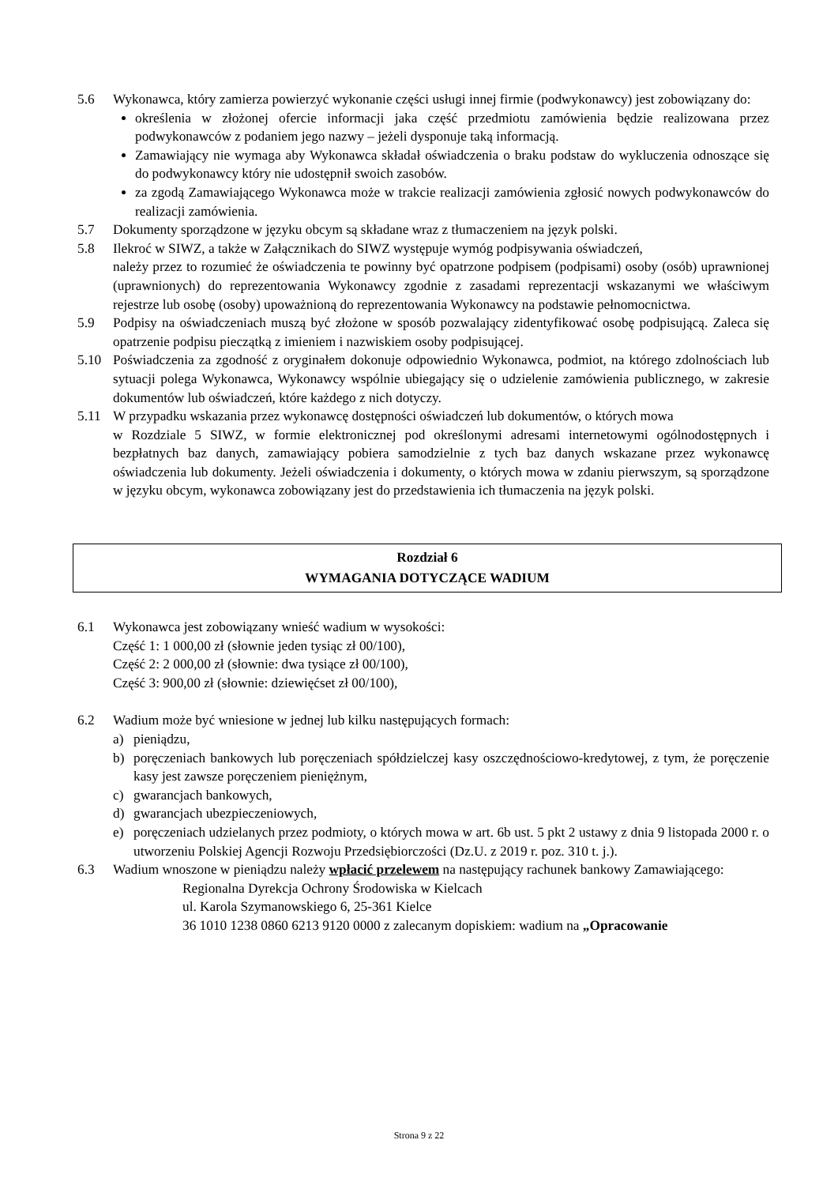5.6 Wykonawca, który zamierza powierzyć wykonanie części usługi innej firmie (podwykonawcy) jest zobowiązany do:
określenia w złożonej ofercie informacji jaka część przedmiotu zamówienia będzie realizowana przez podwykonawców z podaniem jego nazwy – jeżeli dysponuje taką informacją.
Zamawiający nie wymaga aby Wykonawca składał oświadczenia o braku podstaw do wykluczenia odnoszące się do podwykonawcy który nie udostępnił swoich zasobów.
za zgodą Zamawiającego Wykonawca może w trakcie realizacji zamówienia zgłosić nowych podwykonawców do realizacji zamówienia.
5.7 Dokumenty sporządzone w języku obcym są składane wraz z tłumaczeniem na język polski.
5.8 Ilekroć w SIWZ, a także w Załącznikach do SIWZ występuje wymóg podpisywania oświadczeń,
należy przez to rozumieć że oświadczenia te powinny być opatrzone podpisem (podpisami) osoby (osób) uprawnionej (uprawnionych) do reprezentowania Wykonawcy zgodnie z zasadami reprezentacji wskazanymi we właściwym rejestrze lub osobę (osoby) upoważnioną do reprezentowania Wykonawcy na podstawie pełnomocnictwa.
5.9 Podpisy na oświadczeniach muszą być złożone w sposób pozwalający zidentyfikować osobę podpisującą. Zaleca się opatrzenie podpisu pieczątką z imieniem i nazwiskiem osoby podpisującej.
5.10 Poświadczenia za zgodność z oryginałem dokonuje odpowiednio Wykonawca, podmiot, na którego zdolnościach lub sytuacji polega Wykonawca, Wykonawcy wspólnie ubiegający się o udzielenie zamówienia publicznego, w zakresie dokumentów lub oświadczeń, które każdego z nich dotyczy.
5.11 W przypadku wskazania przez wykonawcę dostępności oświadczeń lub dokumentów, o których mowa
w Rozdziale 5 SIWZ, w formie elektronicznej pod określonymi adresami internetowymi ogólnodostępnych i bezpłatnych baz danych, zamawiający pobiera samodzielnie z tych baz danych wskazane przez wykonawcę oświadczenia lub dokumenty. Jeżeli oświadczenia i dokumenty, o których mowa w zdaniu pierwszym, są sporządzone w języku obcym, wykonawca zobowiązany jest do przedstawienia ich tłumaczenia na język polski.
Rozdział 6
WYMAGANIA DOTYCZĄCE WADIUM
6.1 Wykonawca jest zobowiązany wnieść wadium w wysokości:
Część 1: 1 000,00 zł (słownie jeden tysiąc zł 00/100),
Część 2: 2 000,00 zł (słownie: dwa tysiące zł 00/100),
Część 3: 900,00 zł (słownie: dziewięćset zł 00/100),
6.2 Wadium może być wniesione w jednej lub kilku następujących formach:
a) pieniądzu,
b) poręczeniach bankowych lub poręczeniach spółdzielczej kasy oszczędnościowo-kredytowej, z tym, że poręczenie kasy jest zawsze poręczeniem pieniężnym,
c) gwarancjach bankowych,
d) gwarancjach ubezpieczeniowych,
e) poręczeniach udzielanych przez podmioty, o których mowa w art. 6b ust. 5 pkt 2 ustawy z dnia 9 listopada 2000 r. o utworzeniu Polskiej Agencji Rozwoju Przedsiębiorczości (Dz.U. z 2019 r. poz. 310 t. j.).
6.3 Wadium wnoszone w pieniądzu należy wpłacić przelewem na następujący rachunek bankowy Zamawiającego:
Regionalna Dyrekcja Ochrony Środowiska w Kielcach
ul. Karola Szymanowskiego 6, 25-361 Kielce
36 1010 1238 0860 6213 9120 0000 z zalecanym dopiskiem: wadium na „Opracowanie
Strona 9 z 22